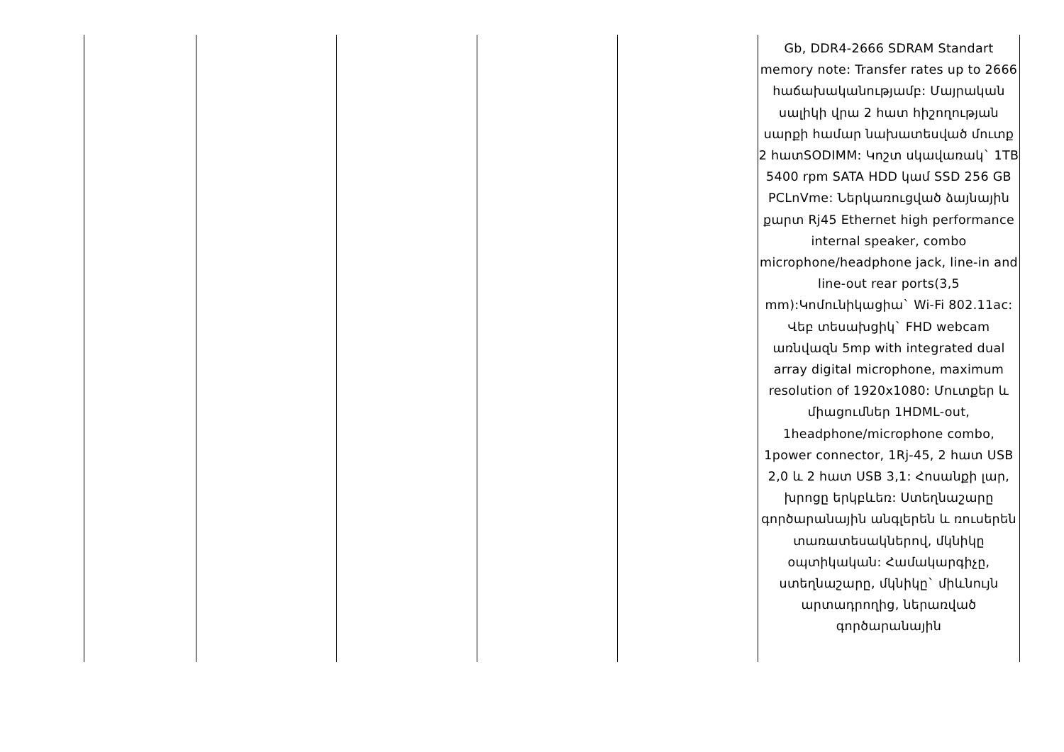| | | | | | Gb, DDR4-2666 SDRAM Standart memory note: Transfer rates up to 2666 հաճախականությամբ: Մայրական սալիկի վրա 2 հատ հիշողության սարքի համար նախատեսված մուտք 2 հատSODIMM: Կոշտ սկավառակ` 1TB 5400 rpm SATA HDD կամ SSD 256 GB PCLnVme: Ներկառուցված ձայնային քարտ Rj45 Ethernet high performance internal speaker, combo microphone/headphone jack, line-in and line-out rear ports(3,5 mm):Կոմունիկացիա` Wi-Fi 802.11ac: Վեբ տեսախցիկ` FHD webcam առնվազն 5mp with integrated dual array digital microphone, maximum resolution of 1920x1080: Մուտքեր և միացումներ 1HDML-out, 1headphone/microphone combo, 1power connector, 1Rj-45, 2 հատ USB 2,0 և 2 հատ USB 3,1: Հոսանքի լար, խրոցը երկբևեռ: Ստեղնաշարը գործարանային անգլերեն և ռուսերեն տառատեսակներով, մկնիկը օպտիկական: Համակարգիչը, ստեղնաշարը, մկնիկը` միևնույն արտադրողից, ներառված գործարանային |